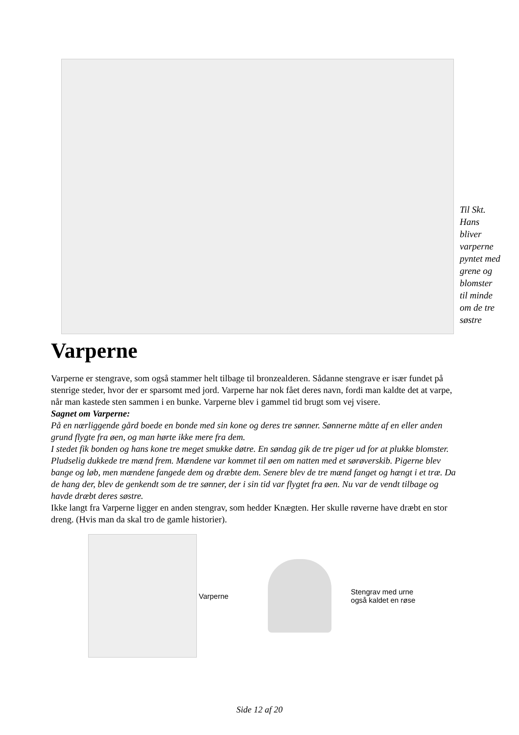Til Skt.
Hans
bliver
varperne
pyntet med
grene og
blomster
til minde
om de tre
søstre
Varperne
Varperne er stengrave, som også stammer helt tilbage til bronzealderen. Sådanne stengrave er især fundet på stenrige steder, hvor der er sparsomt med jord. Varperne har nok fået deres navn, fordi man kaldte det at varpe, når man kastede sten sammen i en bunke. Varperne blev i gammel tid brugt som vej visere.
Sagnet om Varperne:
På en nærliggende gård boede en bonde med sin kone og deres tre sønner. Sønnerne måtte af en eller anden grund flygte fra øen, og man hørte ikke mere fra dem.
I stedet fik bonden og hans kone tre meget smukke døtre. En søndag gik de tre piger ud for at plukke blomster. Pludselig dukkede tre mænd frem. Mændene var kommet til øen om natten med et sørøverskib. Pigerne blev bange og løb, men mændene fangede dem og dræbte dem. Senere blev de tre mænd fanget og hængt i et træ. Da de hang der, blev de genkendt som de tre sønner, der i sin tid var flygtet fra øen. Nu var de vendt tilbage og havde dræbt deres søstre.
Ikke langt fra Varperne ligger en anden stengrav, som hedder Knægten. Her skulle røverne have dræbt en stor dreng. (Hvis man da skal tro de gamle historier).
Varperne
Stengrav med urne
også kaldet en røse
Side 12 af 20